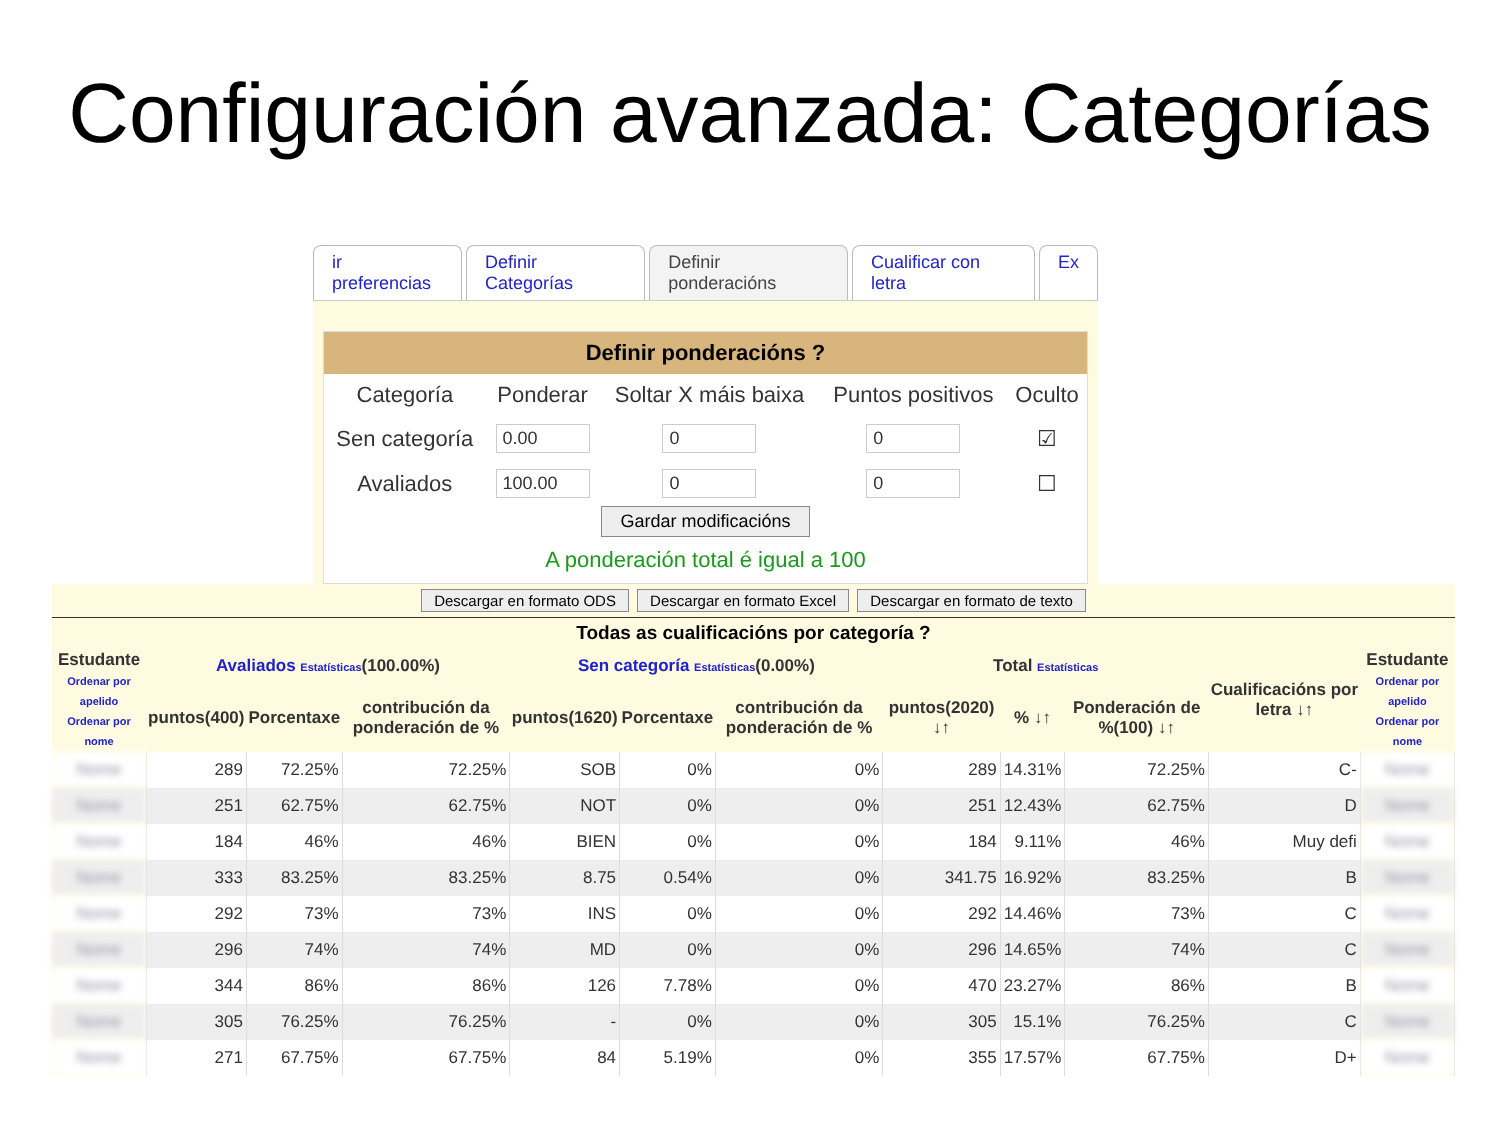Configuración avanzada: Categorías
ir preferencias Definir Categorías Definir ponderacións Cualificar con letra Ex
Definir ponderacións ?
| Categoría | Ponderar | Soltar X máis baixa | Puntos positivos | Oculto |
| --- | --- | --- | --- | --- |
| Sen categoría | 0.00 | 0 | 0 | ☑ |
| Avaliados | 100.00 | 0 | 0 | ☐ |
Gardar modificacións
A ponderación total é igual a 100
Descargar en formato ODS Descargar en formato Excel Descargar en formato de texto
Todas as cualificacións por categoría ?
| Estudante Ordenar por apelido Ordenar por nome | Avaliados Estatísticas (100.00%) | | | Sen categoría Estatísticas (0.00%) | | | Total Estatísticas | | | Cualificacións por letra ↓↑ | Estudante Ordenar por apelido Ordenar por nome |
| --- | --- | --- | --- | --- | --- | --- | --- | --- | --- | --- | --- |
| | puntos(400) | Porcentaxe | contribución da ponderación de % | puntos(1620) | Porcentaxe | contribución da ponderación de % | puntos(2020) ↓↑ | % ↓↑ | Ponderación de %(100) ↓↑ | | |
| Nome | 289 | 72.25% | 72.25% | SOB | 0% | 0% | 289 | 14.31% | 72.25% | C- | Nome |
| Nome | 251 | 62.75% | 62.75% | NOT | 0% | 0% | 251 | 12.43% | 62.75% | D | Nome |
| Nome | 184 | 46% | 46% | BIEN | 0% | 0% | 184 | 9.11% | 46% | Muy defi | Nome |
| Nome | 333 | 83.25% | 83.25% | 8.75 | 0.54% | 0% | 341.75 | 16.92% | 83.25% | B | Nome |
| Nome | 292 | 73% | 73% | INS | 0% | 0% | 292 | 14.46% | 73% | C | Nome |
| Nome | 296 | 74% | 74% | MD | 0% | 0% | 296 | 14.65% | 74% | C | Nome |
| Nome | 344 | 86% | 86% | 126 | 7.78% | 0% | 470 | 23.27% | 86% | B | Nome |
| Nome | 305 | 76.25% | 76.25% | - | 0% | 0% | 305 | 15.1% | 76.25% | C | Nome |
| Nome | 271 | 67.75% | 67.75% | 84 | 5.19% | 0% | 355 | 17.57% | 67.75% | D+ | Nome |